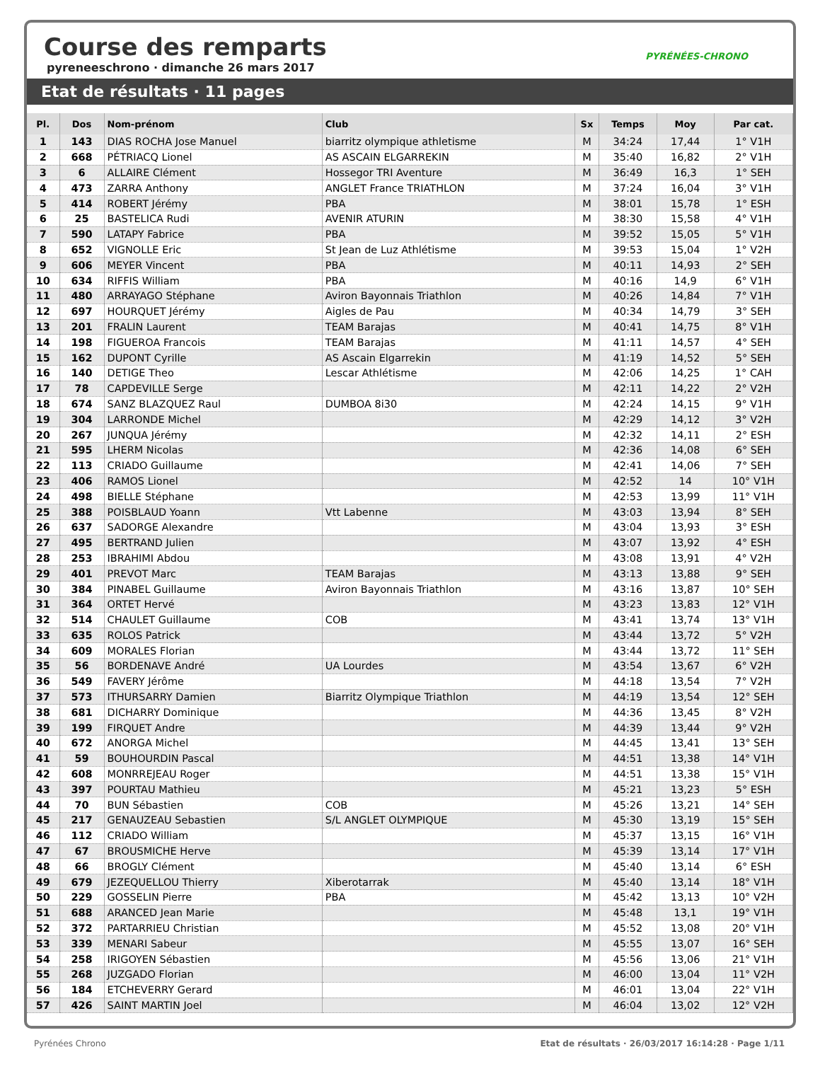Course des remparts
pyreneeschrono · dimanche 26 mars 2017
PYRÉNÉES-CHRONO
Etat de résultats · 11 pages
| Pl. | Dos | Nom-prénom | Club | Sx | Temps | Moy | Par cat. |
| --- | --- | --- | --- | --- | --- | --- | --- |
| 1 | 143 | DIAS ROCHA Jose Manuel | biarritz olympique athletisme | M | 34:24 | 17,44 | 1° V1H |
| 2 | 668 | PÉTRIACQ Lionel | AS ASCAIN ELGARREKIN | M | 35:40 | 16,82 | 2° V1H |
| 3 | 6 | ALLAIRE Clément | Hossegor TRI Aventure | M | 36:49 | 16,3 | 1° SEH |
| 4 | 473 | ZARRA Anthony | ANGLET France TRIATHLON | M | 37:24 | 16,04 | 3° V1H |
| 5 | 414 | ROBERT Jérémy | PBA | M | 38:01 | 15,78 | 1° ESH |
| 6 | 25 | BASTELICA Rudi | AVENIR ATURIN | M | 38:30 | 15,58 | 4° V1H |
| 7 | 590 | LATAPY Fabrice | PBA | M | 39:52 | 15,05 | 5° V1H |
| 8 | 652 | VIGNOLLE Eric | St Jean de Luz Athlétisme | M | 39:53 | 15,04 | 1° V2H |
| 9 | 606 | MEYER Vincent | PBA | M | 40:11 | 14,93 | 2° SEH |
| 10 | 634 | RIFFIS William | PBA | M | 40:16 | 14,9 | 6° V1H |
| 11 | 480 | ARRAYAGO Stéphane | Aviron Bayonnais Triathlon | M | 40:26 | 14,84 | 7° V1H |
| 12 | 697 | HOURQUET Jérémy | Aigles de Pau | M | 40:34 | 14,79 | 3° SEH |
| 13 | 201 | FRALIN Laurent | TEAM Barajas | M | 40:41 | 14,75 | 8° V1H |
| 14 | 198 | FIGUEROA Francois | TEAM Barajas | M | 41:11 | 14,57 | 4° SEH |
| 15 | 162 | DUPONT Cyrille | AS Ascain Elgarrekin | M | 41:19 | 14,52 | 5° SEH |
| 16 | 140 | DETIGE Theo | Lescar Athlétisme | M | 42:06 | 14,25 | 1° CAH |
| 17 | 78 | CAPDEVILLE Serge | | M | 42:11 | 14,22 | 2° V2H |
| 18 | 674 | SANZ BLAZQUEZ Raul | DUMBOA 8i30 | M | 42:24 | 14,15 | 9° V1H |
| 19 | 304 | LARRONDE Michel | | M | 42:29 | 14,12 | 3° V2H |
| 20 | 267 | JUNQUA Jérémy | | M | 42:32 | 14,11 | 2° ESH |
| 21 | 595 | LHERM Nicolas | | M | 42:36 | 14,08 | 6° SEH |
| 22 | 113 | CRIADO Guillaume | | M | 42:41 | 14,06 | 7° SEH |
| 23 | 406 | RAMOS Lionel | | M | 42:52 | 14 | 10° V1H |
| 24 | 498 | BIELLE Stéphane | | M | 42:53 | 13,99 | 11° V1H |
| 25 | 388 | POISBLAUD Yoann | Vtt Labenne | M | 43:03 | 13,94 | 8° SEH |
| 26 | 637 | SADORGE Alexandre | | M | 43:04 | 13,93 | 3° ESH |
| 27 | 495 | BERTRAND Julien | | M | 43:07 | 13,92 | 4° ESH |
| 28 | 253 | IBRAHIMI Abdou | | M | 43:08 | 13,91 | 4° V2H |
| 29 | 401 | PREVOT Marc | TEAM Barajas | M | 43:13 | 13,88 | 9° SEH |
| 30 | 384 | PINABEL Guillaume | Aviron Bayonnais Triathlon | M | 43:16 | 13,87 | 10° SEH |
| 31 | 364 | ORTET Hervé | | M | 43:23 | 13,83 | 12° V1H |
| 32 | 514 | CHAULET Guillaume | COB | M | 43:41 | 13,74 | 13° V1H |
| 33 | 635 | ROLOS Patrick | | M | 43:44 | 13,72 | 5° V2H |
| 34 | 609 | MORALES Florian | | M | 43:44 | 13,72 | 11° SEH |
| 35 | 56 | BORDENAVE André | UA Lourdes | M | 43:54 | 13,67 | 6° V2H |
| 36 | 549 | FAVERY Jérôme | | M | 44:18 | 13,54 | 7° V2H |
| 37 | 573 | ITHURSARRY Damien | Biarritz Olympique Triathlon | M | 44:19 | 13,54 | 12° SEH |
| 38 | 681 | DICHARRY Dominique | | M | 44:36 | 13,45 | 8° V2H |
| 39 | 199 | FIRQUET Andre | | M | 44:39 | 13,44 | 9° V2H |
| 40 | 672 | ANORGA Michel | | M | 44:45 | 13,41 | 13° SEH |
| 41 | 59 | BOUHOURDIN Pascal | | M | 44:51 | 13,38 | 14° V1H |
| 42 | 608 | MONRREJEAU Roger | | M | 44:51 | 13,38 | 15° V1H |
| 43 | 397 | POURTAU Mathieu | | M | 45:21 | 13,23 | 5° ESH |
| 44 | 70 | BUN Sébastien | COB | M | 45:26 | 13,21 | 14° SEH |
| 45 | 217 | GENAUZEAU Sebastien | S/L ANGLET OLYMPIQUE | M | 45:30 | 13,19 | 15° SEH |
| 46 | 112 | CRIADO William | | M | 45:37 | 13,15 | 16° V1H |
| 47 | 67 | BROUSMICHE Herve | | M | 45:39 | 13,14 | 17° V1H |
| 48 | 66 | BROGLY Clément | | M | 45:40 | 13,14 | 6° ESH |
| 49 | 679 | JEZEQUELLOU Thierry | Xiberotarrak | M | 45:40 | 13,14 | 18° V1H |
| 50 | 229 | GOSSELIN Pierre | PBA | M | 45:42 | 13,13 | 10° V2H |
| 51 | 688 | ARANCED Jean Marie | | M | 45:48 | 13,1 | 19° V1H |
| 52 | 372 | PARTARRIEU Christian | | M | 45:52 | 13,08 | 20° V1H |
| 53 | 339 | MENARI Sabeur | | M | 45:55 | 13,07 | 16° SEH |
| 54 | 258 | IRIGOYEN Sébastien | | M | 45:56 | 13,06 | 21° V1H |
| 55 | 268 | JUZGADO Florian | | M | 46:00 | 13,04 | 11° V2H |
| 56 | 184 | ETCHEVERRY Gerard | | M | 46:01 | 13,04 | 22° V1H |
| 57 | 426 | SAINT MARTIN Joel | | M | 46:04 | 13,02 | 12° V2H |
Pyrénées Chrono Etat de résultats · 26/03/2017 16:14:28 · Page 1/11